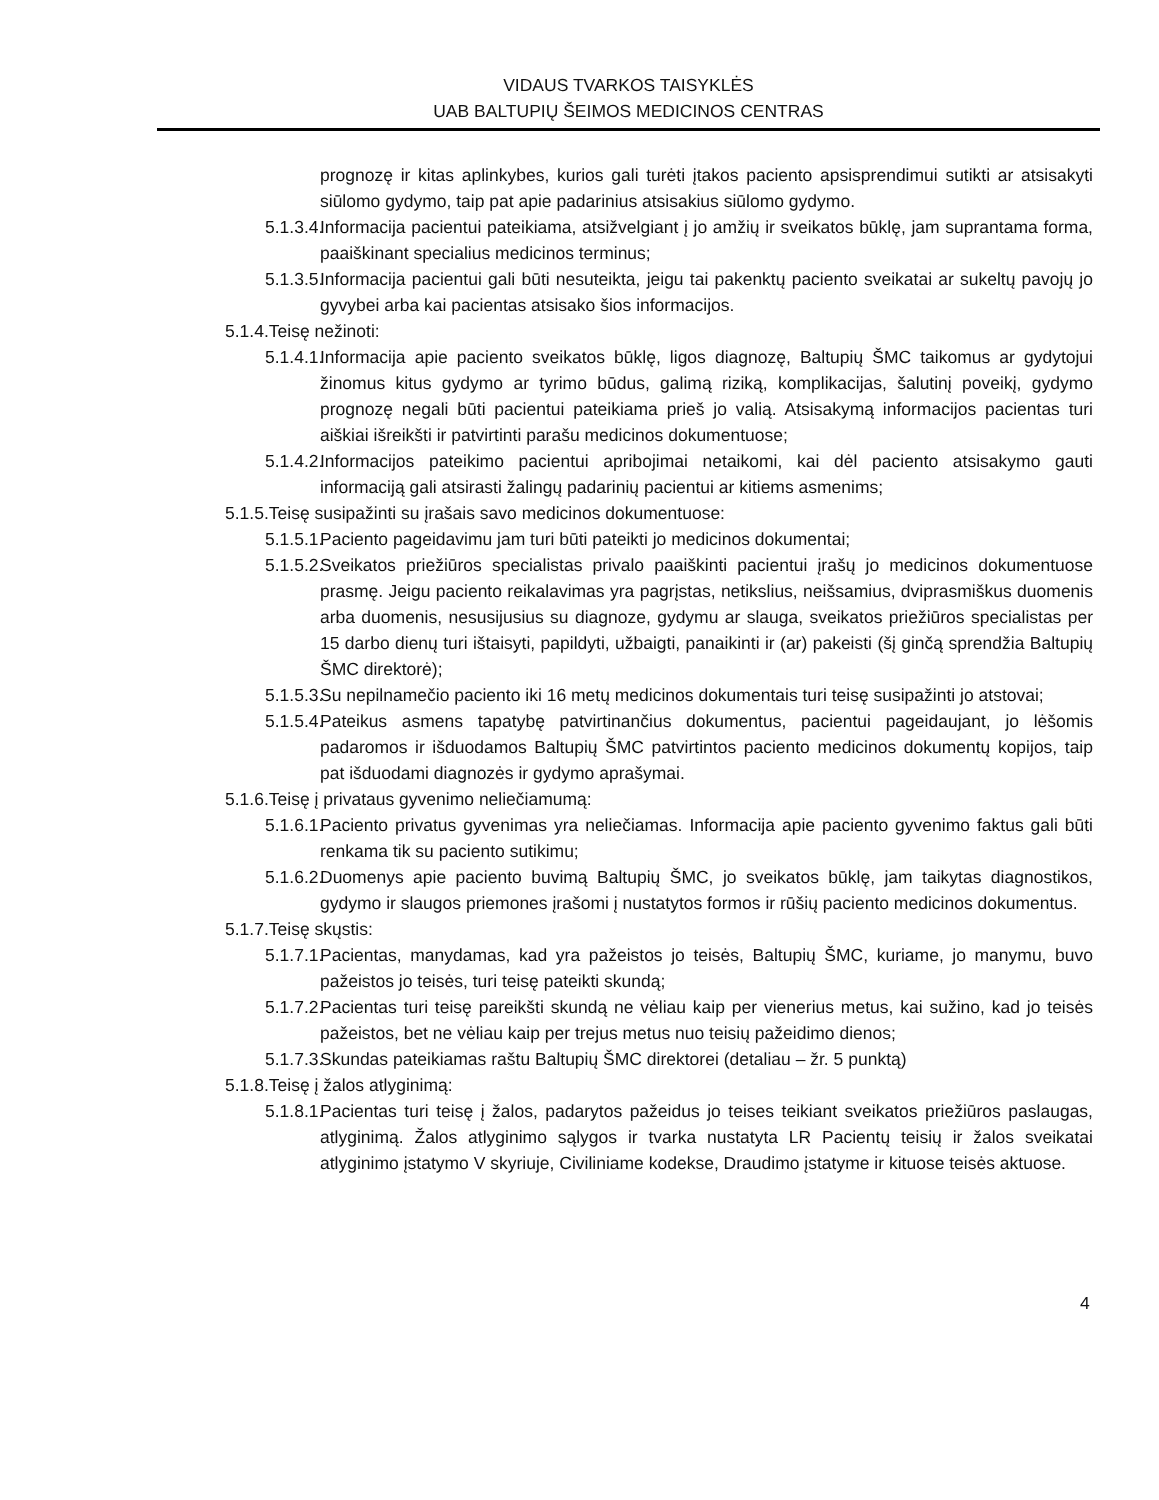VIDAUS TVARKOS TAISYKLĖS
UAB BALTUPIŲ ŠEIMOS MEDICINOS CENTRAS
prognozę ir kitas aplinkybes, kurios gali turėti įtakos paciento apsisprendimui sutikti ar atsisakyti siūlomo gydymo, taip pat apie padarinius atsisakius siūlomo gydymo.
5.1.3.4. Informacija pacientui pateikiama, atsižvelgiant į jo amžių ir sveikatos būklę, jam suprantama forma, paaiškinant specialius medicinos terminus;
5.1.3.5. Informacija pacientui gali būti nesuteikta, jeigu tai pakenktų paciento sveikatai ar sukeltų pavojų jo gyvybei arba kai pacientas atsisako šios informacijos.
5.1.4.Teisę nežinoti:
5.1.4.1. Informacija apie paciento sveikatos būklę, ligos diagnozę, Baltupių ŠMC taikomus ar gydytojui žinomus kitus gydymo ar tyrimo būdus, galimą riziką, komplikacijas, šalutinį poveikį, gydymo prognozę negali būti pacientui pateikiama prieš jo valią. Atsisakymą informacijos pacientas turi aiškiai išreikšti ir patvirtinti parašu medicinos dokumentuose;
5.1.4.2. Informacijos pateikimo pacientui apribojimai netaikomi, kai dėl paciento atsisakymo gauti informaciją gali atsirasti žalingų padarinių pacientui ar kitiems asmenims;
5.1.5.Teisę susipažinti su įrašais savo medicinos dokumentuose:
5.1.5.1. Paciento pageidavimu jam turi būti pateikti jo medicinos dokumentai;
5.1.5.2. Sveikatos priežiūros specialistas privalo paaiškinti pacientui įrašų jo medicinos dokumentuose prasmę. Jeigu paciento reikalavimas yra pagrįstas, netikslius, neišsamius, dviprasmiškus duomenis arba duomenis, nesusijusius su diagnoze, gydymu ar slauga, sveikatos priežiūros specialistas per 15 darbo dienų turi ištaisyti, papildyti, užbaigti, panaikinti ir (ar) pakeisti (šį ginčą sprendžia Baltupių ŠMC direktorė);
5.1.5.3. Su nepilnamečio paciento iki 16 metų medicinos dokumentais turi teisę susipažinti jo atstovai;
5.1.5.4. Pateikus asmens tapatybę patvirtinančius dokumentus, pacientui pageidaujant, jo lėšomis padaromos ir išduodamos Baltupių ŠMC patvirtintos paciento medicinos dokumentų kopijos, taip pat išduodami diagnozės ir gydymo aprašymai.
5.1.6.Teisę į privataus gyvenimo neliečiamumą:
5.1.6.1. Paciento privatus gyvenimas yra neliečiamas. Informacija apie paciento gyvenimo faktus gali būti renkama tik su paciento sutikimu;
5.1.6.2. Duomenys apie paciento buvimą Baltupių ŠMC, jo sveikatos būklę, jam taikytas diagnostikos, gydymo ir slaugos priemones įrašomi į nustatytos formos ir rūšių paciento medicinos dokumentus.
5.1.7.Teisę skųstis:
5.1.7.1. Pacientas, manydamas, kad yra pažeistos jo teisės, Baltupių ŠMC, kuriame, jo manymu, buvo pažeistos jo teisės, turi teisę pateikti skundą;
5.1.7.2. Pacientas turi teisę pareikšti skundą ne vėliau kaip per vienerius metus, kai sužino, kad jo teisės pažeistos, bet ne vėliau kaip per trejus metus nuo teisių pažeidimo dienos;
5.1.7.3. Skundas pateikiamas raštu Baltupių ŠMC direktorei (detaliau – žr. 5 punktą)
5.1.8.Teisę į žalos atlyginimą:
5.1.8.1. Pacientas turi teisę į žalos, padarytos pažeidus jo teises teikiant sveikatos priežiūros paslaugas, atlyginimą. Žalos atlyginimo sąlygos ir tvarka nustatyta LR Pacientų teisių ir žalos sveikatai atlyginimo įstatymo V skyriuje, Civiliniame kodekse, Draudimo įstatyme ir kituose teisės aktuose.
4